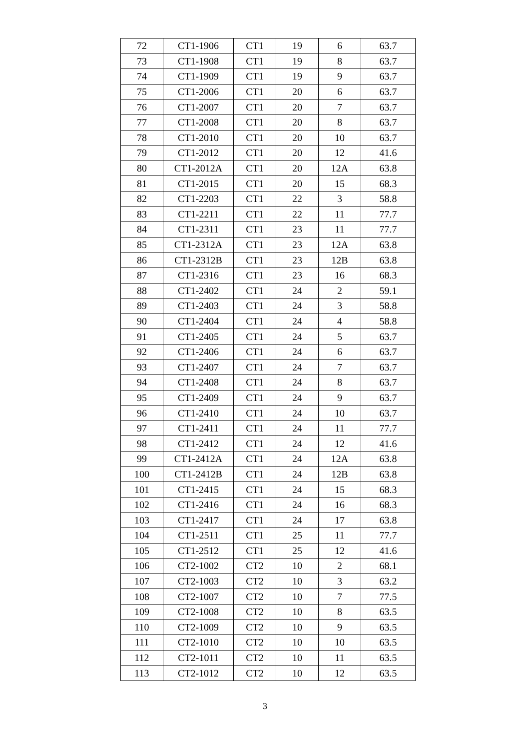| 72 | CT1-1906 | CT1 | 19 | 6 | 63.7 |
| 73 | CT1-1908 | CT1 | 19 | 8 | 63.7 |
| 74 | CT1-1909 | CT1 | 19 | 9 | 63.7 |
| 75 | CT1-2006 | CT1 | 20 | 6 | 63.7 |
| 76 | CT1-2007 | CT1 | 20 | 7 | 63.7 |
| 77 | CT1-2008 | CT1 | 20 | 8 | 63.7 |
| 78 | CT1-2010 | CT1 | 20 | 10 | 63.7 |
| 79 | CT1-2012 | CT1 | 20 | 12 | 41.6 |
| 80 | CT1-2012A | CT1 | 20 | 12A | 63.8 |
| 81 | CT1-2015 | CT1 | 20 | 15 | 68.3 |
| 82 | CT1-2203 | CT1 | 22 | 3 | 58.8 |
| 83 | CT1-2211 | CT1 | 22 | 11 | 77.7 |
| 84 | CT1-2311 | CT1 | 23 | 11 | 77.7 |
| 85 | CT1-2312A | CT1 | 23 | 12A | 63.8 |
| 86 | CT1-2312B | CT1 | 23 | 12B | 63.8 |
| 87 | CT1-2316 | CT1 | 23 | 16 | 68.3 |
| 88 | CT1-2402 | CT1 | 24 | 2 | 59.1 |
| 89 | CT1-2403 | CT1 | 24 | 3 | 58.8 |
| 90 | CT1-2404 | CT1 | 24 | 4 | 58.8 |
| 91 | CT1-2405 | CT1 | 24 | 5 | 63.7 |
| 92 | CT1-2406 | CT1 | 24 | 6 | 63.7 |
| 93 | CT1-2407 | CT1 | 24 | 7 | 63.7 |
| 94 | CT1-2408 | CT1 | 24 | 8 | 63.7 |
| 95 | CT1-2409 | CT1 | 24 | 9 | 63.7 |
| 96 | CT1-2410 | CT1 | 24 | 10 | 63.7 |
| 97 | CT1-2411 | CT1 | 24 | 11 | 77.7 |
| 98 | CT1-2412 | CT1 | 24 | 12 | 41.6 |
| 99 | CT1-2412A | CT1 | 24 | 12A | 63.8 |
| 100 | CT1-2412B | CT1 | 24 | 12B | 63.8 |
| 101 | CT1-2415 | CT1 | 24 | 15 | 68.3 |
| 102 | CT1-2416 | CT1 | 24 | 16 | 68.3 |
| 103 | CT1-2417 | CT1 | 24 | 17 | 63.8 |
| 104 | CT1-2511 | CT1 | 25 | 11 | 77.7 |
| 105 | CT1-2512 | CT1 | 25 | 12 | 41.6 |
| 106 | CT2-1002 | CT2 | 10 | 2 | 68.1 |
| 107 | CT2-1003 | CT2 | 10 | 3 | 63.2 |
| 108 | CT2-1007 | CT2 | 10 | 7 | 77.5 |
| 109 | CT2-1008 | CT2 | 10 | 8 | 63.5 |
| 110 | CT2-1009 | CT2 | 10 | 9 | 63.5 |
| 111 | CT2-1010 | CT2 | 10 | 10 | 63.5 |
| 112 | CT2-1011 | CT2 | 10 | 11 | 63.5 |
| 113 | CT2-1012 | CT2 | 10 | 12 | 63.5 |
3